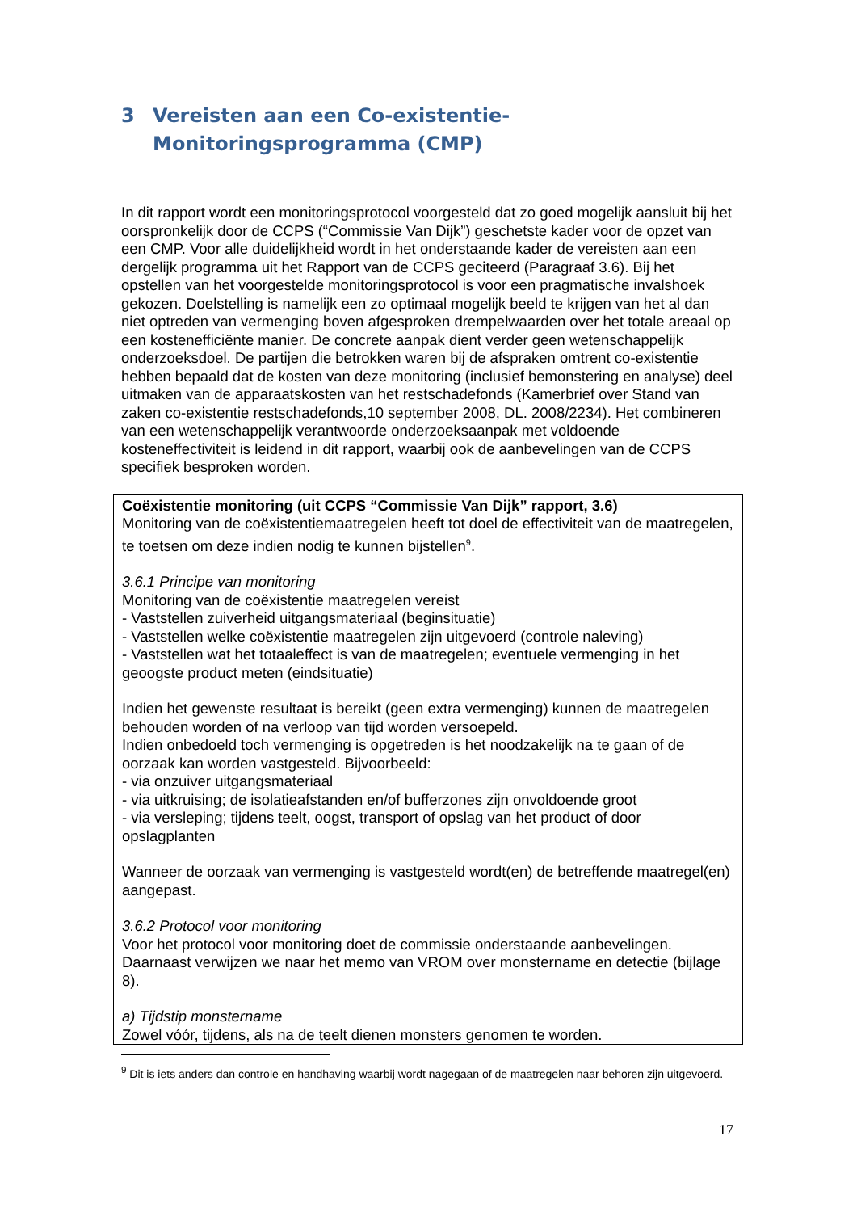3 Vereisten aan een Co-existentie-Monitoringsprogramma (CMP)
In dit rapport wordt een monitoringsprotocol voorgesteld dat zo goed mogelijk aansluit bij het oorspronkelijk door de CCPS (“Commissie Van Dijk”) geschetste kader voor de opzet van een CMP. Voor alle duidelijkheid wordt in het onderstaande kader de vereisten aan een dergelijk programma uit het Rapport van de CCPS geciteerd (Paragraaf 3.6). Bij het opstellen van het voorgestelde monitoringsprotocol is voor een pragmatische invalshoek gekozen. Doelstelling is namelijk een zo optimaal mogelijk beeld te krijgen van het al dan niet optreden van vermenging boven afgesproken drempelwaarden over het totale areaal op een kostenefficiënte manier. De concrete aanpak dient verder geen wetenschappelijk onderzoeksdoel. De partijen die betrokken waren bij de afspraken omtrent co-existentie hebben bepaald dat de kosten van deze monitoring (inclusief bemonstering en analyse) deel uitmaken van de apparaatskosten van het restschadefonds (Kamerbrief over Stand van zaken co-existentie restschadefonds,10 september 2008, DL. 2008/2234). Het combineren van een wetenschappelijk verantwoorde onderzoeksaanpak met voldoende kosteneffectiviteit is leidend in dit rapport, waarbij ook de aanbevelingen van de CCPS specifiek besproken worden.
Coëxistentie monitoring (uit CCPS “Commissie Van Dijk” rapport, 3.6)
Monitoring van de coëxistentiemaatregelen heeft tot doel de effectiviteit van de maatregelen, te toetsen om deze indien nodig te kunnen bijstellen<sup>9</sup>.
3.6.1 Principe van monitoring
Monitoring van de coëxistentie maatregelen vereist
- Vaststellen zuiverheid uitgangsmateriaal (beginsituatie)
- Vaststellen welke coëxistentie maatregelen zijn uitgevoerd (controle naleving)
- Vaststellen wat het totaaleffect is van de maatregelen; eventuele vermenging in het geoogste product meten (eindsituatie)
Indien het gewenste resultaat is bereikt (geen extra vermenging) kunnen de maatregelen behouden worden of na verloop van tijd worden versoepeld.
Indien onbedoeld toch vermenging is opgetreden is het noodzakelijk na te gaan of de oorzaak kan worden vastgesteld. Bijvoorbeeld:
- via onzuiver uitgangsmateriaal
- via uitkruising; de isolatieafstanden en/of bufferzones zijn onvoldoende groot
- via versleping; tijdens teelt, oogst, transport of opslag van het product of door opslagplanten
Wanneer de oorzaak van vermenging is vastgesteld wordt(en) de betreffende maatregel(en) aangepast.
3.6.2 Protocol voor monitoring
Voor het protocol voor monitoring doet de commissie onderstaande aanbevelingen. Daarnaast verwijzen we naar het memo van VROM over monstername en detectie (bijlage 8).
a) Tijdstip monstername
Zowel vóór, tijdens, als na de teelt dienen monsters genomen te worden.
<sup>9</sup> Dit is iets anders dan controle en handhaving waarbij wordt nagegaan of de maatregelen naar behoren zijn uitgevoerd.
17